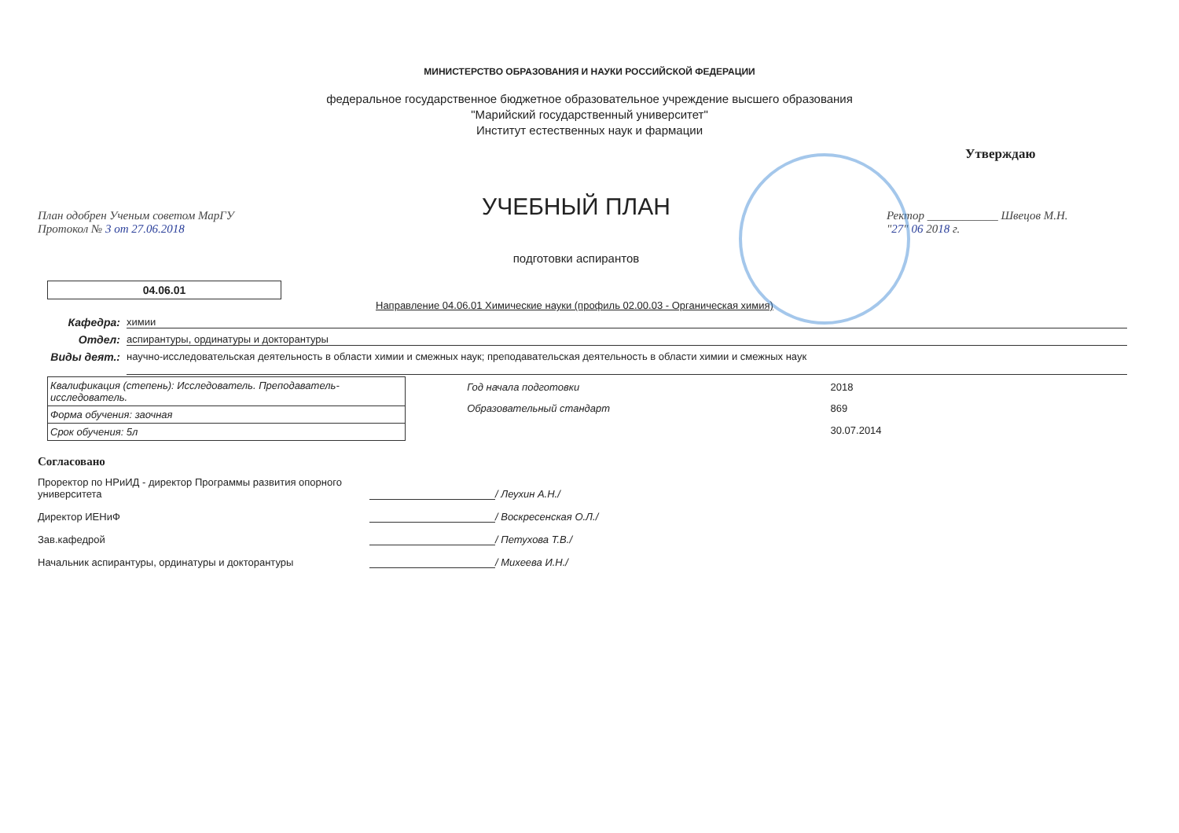МИНИСТЕРСТВО ОБРАЗОВАНИЯ И НАУКИ РОССИЙСКОЙ ФЕДЕРАЦИИ
федеральное государственное бюджетное образовательное учреждение высшего образования
"Марийский государственный университет"
Институт естественных наук и фармации
План одобрен Ученым советом МарГУ
Протокол № 3 от 27.06.2018
УЧЕБНЫЙ ПЛАН
подготовки аспирантов
Утверждаю
Ректор ____________ Швецов М.Н.
"27" 06 2018 г.
04.06.01
Направление 04.06.01 Химические науки (профиль 02.00.03 - Органическая химия)
Кафедра: химии
Отдел: аспирантуры, ординатуры и докторантуры
Виды деят.: научно-исследовательская деятельность в области химии и смежных наук; преподавательская деятельность в области химии и смежных наук
| Квалификация (степень): Исследователь. Преподаватель-исследователь. |
| Форма обучения: заочная |
| Срок обучения: 5л |
| Год начала подготовки | 2018 |
| Образовательный стандарт | 869 |
| | 30.07.2014 |
Согласовано
Проректор по НРиИД - директор Программы развития опорного университета / Леухин А.Н./
Директор ИЕНиФ / Воскресенская О.Л./
Зав.кафедрой / Петухова Т.В./
Начальник аспирантуры, ординатуры и докторантуры / Михеева И.Н./